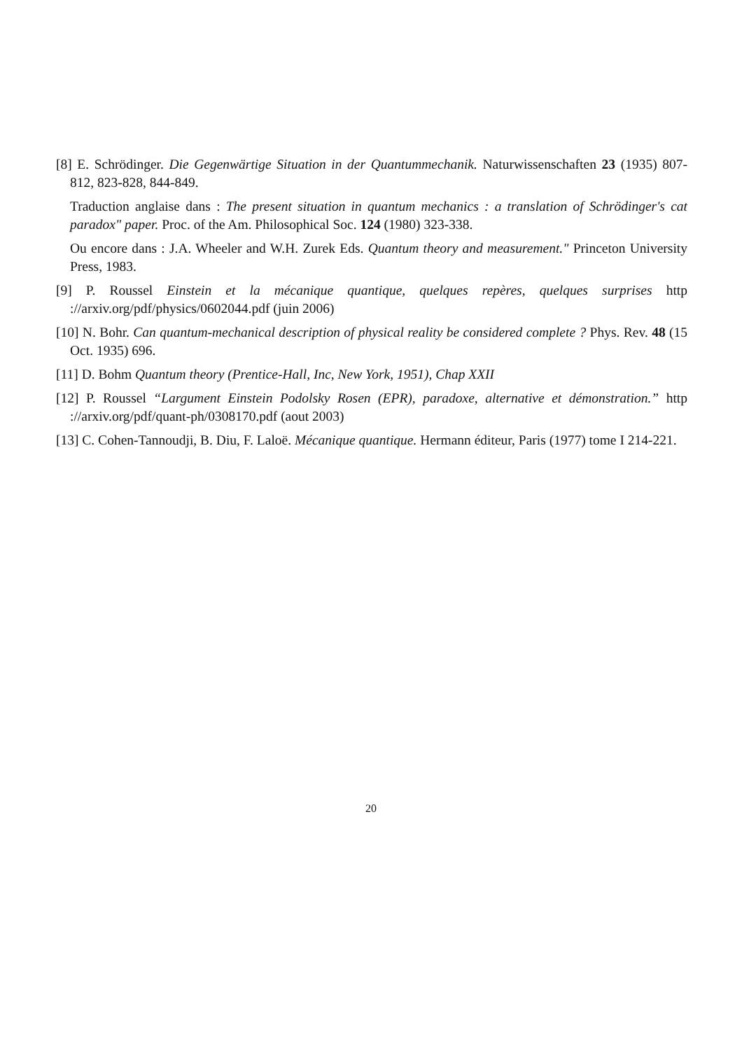[8] E. Schrödinger. Die Gegenwärtige Situation in der Quantummechanik. Naturwissenschaften 23 (1935) 807-812, 823-828, 844-849.
Traduction anglaise dans : The present situation in quantum mechanics : a translation of Schrödinger's cat paradox" paper. Proc. of the Am. Philosophical Soc. 124 (1980) 323-338.
Ou encore dans : J.A. Wheeler and W.H. Zurek Eds. Quantum theory and measurement." Princeton University Press, 1983.
[9] P. Roussel Einstein et la mécanique quantique, quelques repères, quelques surprises http ://arxiv.org/pdf/physics/0602044.pdf (juin 2006)
[10] N. Bohr. Can quantum-mechanical description of physical reality be considered complete ? Phys. Rev. 48 (15 Oct. 1935) 696.
[11] D. Bohm Quantum theory (Prentice-Hall, Inc, New York, 1951), Chap XXII
[12] P. Roussel “Largument Einstein Podolsky Rosen (EPR), paradoxe, alternative et démonstration.” http ://arxiv.org/pdf/quant-ph/0308170.pdf (aout 2003)
[13] C. Cohen-Tannoudji, B. Diu, F. Laloë. Mécanique quantique. Hermann éditeur, Paris (1977) tome I 214-221.
20